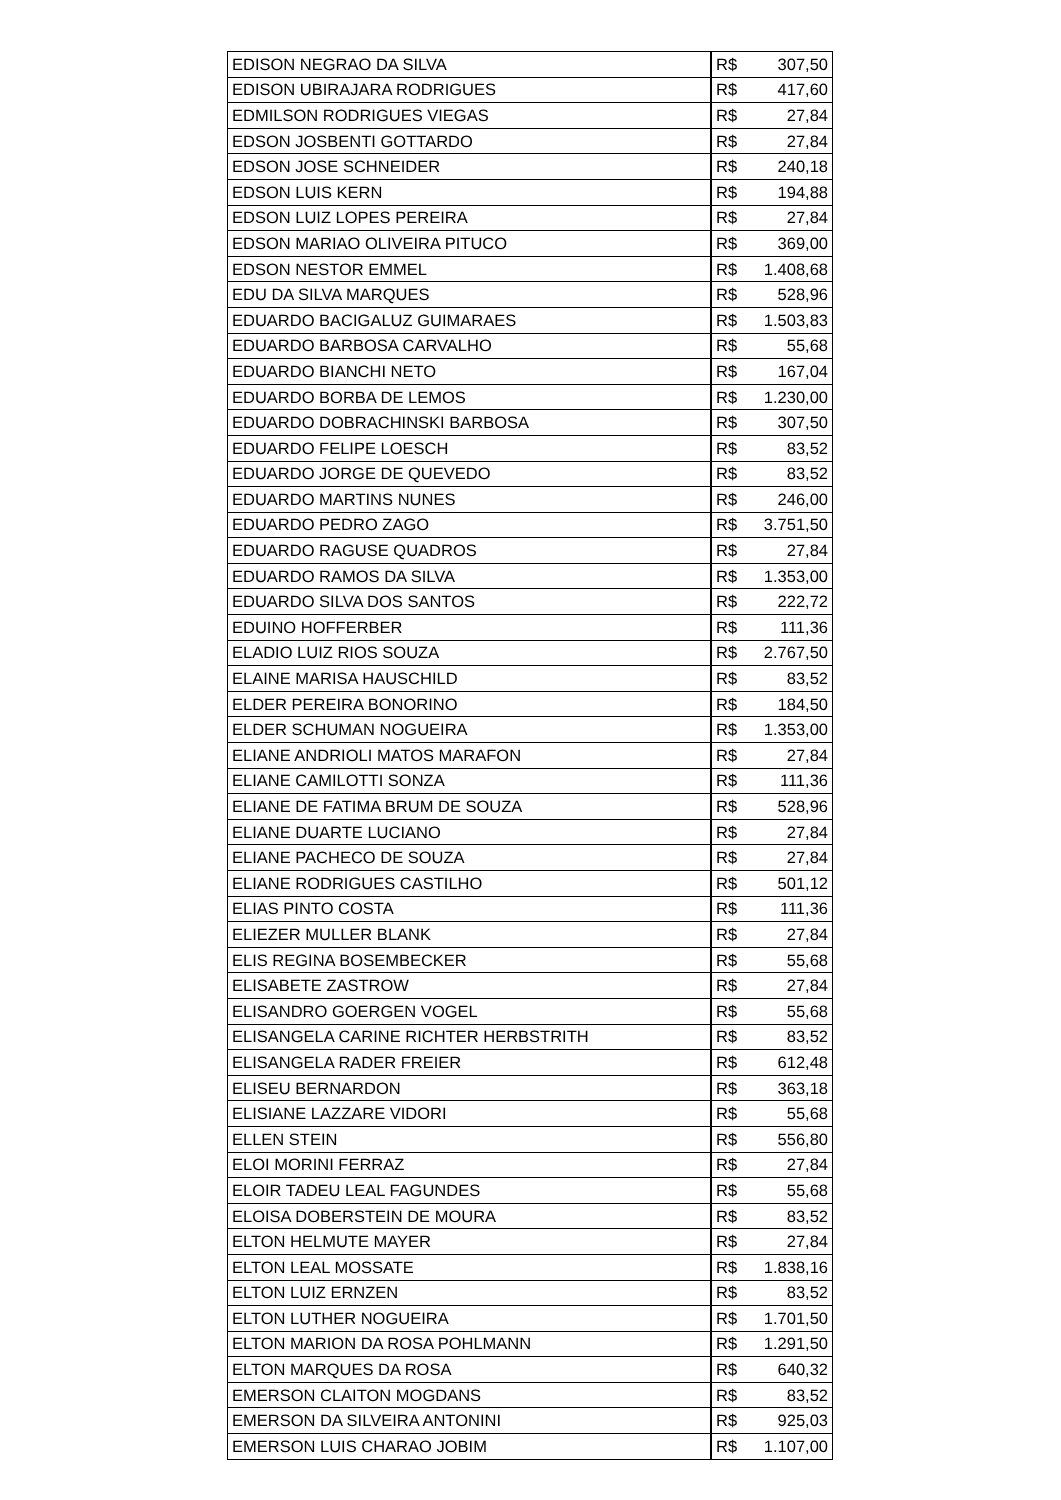| EDISON NEGRAO DA SILVA | R$ 307,50 |
| EDISON UBIRAJARA RODRIGUES | R$ 417,60 |
| EDMILSON RODRIGUES VIEGAS | R$ 27,84 |
| EDSON JOSBENTI GOTTARDO | R$ 27,84 |
| EDSON JOSE SCHNEIDER | R$ 240,18 |
| EDSON LUIS KERN | R$ 194,88 |
| EDSON LUIZ LOPES PEREIRA | R$ 27,84 |
| EDSON MARIAO OLIVEIRA PITUCO | R$ 369,00 |
| EDSON NESTOR EMMEL | R$ 1.408,68 |
| EDU DA SILVA MARQUES | R$ 528,96 |
| EDUARDO BACIGALUZ GUIMARAES | R$ 1.503,83 |
| EDUARDO BARBOSA CARVALHO | R$ 55,68 |
| EDUARDO BIANCHI NETO | R$ 167,04 |
| EDUARDO BORBA DE LEMOS | R$ 1.230,00 |
| EDUARDO DOBRACHINSKI BARBOSA | R$ 307,50 |
| EDUARDO FELIPE LOESCH | R$ 83,52 |
| EDUARDO JORGE DE QUEVEDO | R$ 83,52 |
| EDUARDO MARTINS NUNES | R$ 246,00 |
| EDUARDO PEDRO ZAGO | R$ 3.751,50 |
| EDUARDO RAGUSE QUADROS | R$ 27,84 |
| EDUARDO RAMOS DA SILVA | R$ 1.353,00 |
| EDUARDO SILVA DOS SANTOS | R$ 222,72 |
| EDUINO HOFFERBER | R$ 111,36 |
| ELADIO LUIZ RIOS SOUZA | R$ 2.767,50 |
| ELAINE MARISA HAUSCHILD | R$ 83,52 |
| ELDER PEREIRA BONORINO | R$ 184,50 |
| ELDER SCHUMAN NOGUEIRA | R$ 1.353,00 |
| ELIANE ANDRIOLI MATOS MARAFON | R$ 27,84 |
| ELIANE CAMILOTTI SONZA | R$ 111,36 |
| ELIANE DE FATIMA BRUM DE SOUZA | R$ 528,96 |
| ELIANE DUARTE LUCIANO | R$ 27,84 |
| ELIANE PACHECO DE SOUZA | R$ 27,84 |
| ELIANE RODRIGUES CASTILHO | R$ 501,12 |
| ELIAS PINTO COSTA | R$ 111,36 |
| ELIEZER MULLER BLANK | R$ 27,84 |
| ELIS REGINA BOSEMBECKER | R$ 55,68 |
| ELISABETE ZASTROW | R$ 27,84 |
| ELISANDRO GOERGEN VOGEL | R$ 55,68 |
| ELISANGELA CARINE RICHTER HERBSTRITH | R$ 83,52 |
| ELISANGELA RADER FREIER | R$ 612,48 |
| ELISEU BERNARDON | R$ 363,18 |
| ELISIANE LAZZARE VIDORI | R$ 55,68 |
| ELLEN STEIN | R$ 556,80 |
| ELOI MORINI FERRAZ | R$ 27,84 |
| ELOIR TADEU LEAL FAGUNDES | R$ 55,68 |
| ELOISA DOBERSTEIN DE MOURA | R$ 83,52 |
| ELTON HELMUTE MAYER | R$ 27,84 |
| ELTON LEAL MOSSATE | R$ 1.838,16 |
| ELTON LUIZ ERNZEN | R$ 83,52 |
| ELTON LUTHER NOGUEIRA | R$ 1.701,50 |
| ELTON MARION DA ROSA POHLMANN | R$ 1.291,50 |
| ELTON MARQUES DA ROSA | R$ 640,32 |
| EMERSON CLAITON MOGDANS | R$ 83,52 |
| EMERSON DA SILVEIRA ANTONINI | R$ 925,03 |
| EMERSON LUIS CHARAO JOBIM | R$ 1.107,00 |